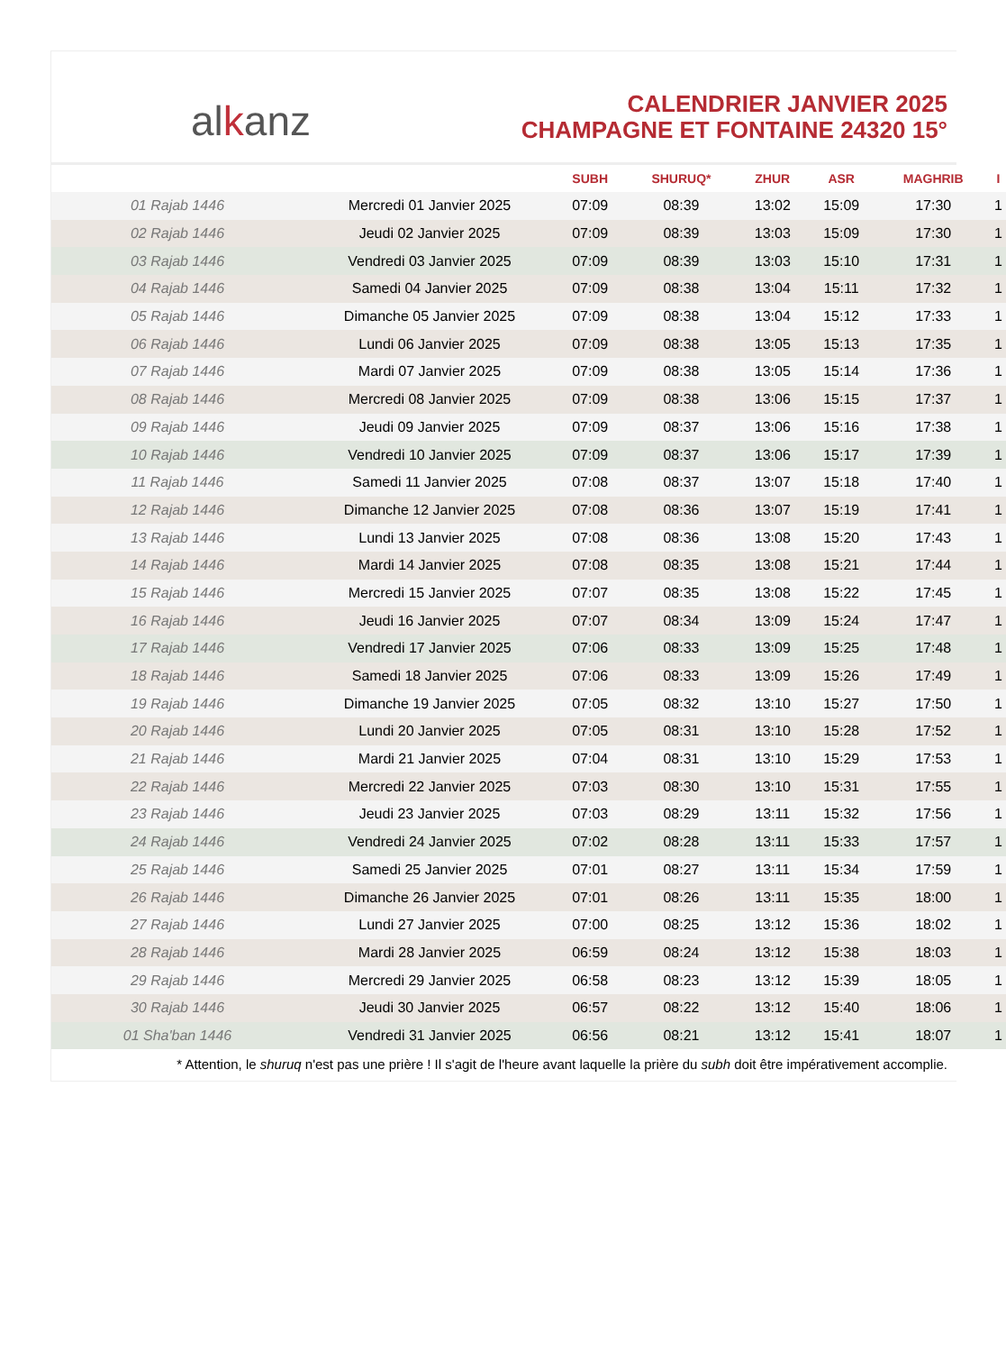alkanz
CALENDRIER JANVIER 2025
CHAMPAGNE ET FONTAINE 24320 15°
| | | SUBH | SHURUQ* | ZHUR | ASR | MAGHRIB | I |
| --- | --- | --- | --- | --- | --- | --- | --- |
| 01 Rajab 1446 | Mercredi 01 Janvier 2025 | 07:09 | 08:39 | 13:02 | 15:09 | 17:30 | 1 |
| 02 Rajab 1446 | Jeudi 02 Janvier 2025 | 07:09 | 08:39 | 13:03 | 15:09 | 17:30 | 1 |
| 03 Rajab 1446 | Vendredi 03 Janvier 2025 | 07:09 | 08:39 | 13:03 | 15:10 | 17:31 | 1 |
| 04 Rajab 1446 | Samedi 04 Janvier 2025 | 07:09 | 08:38 | 13:04 | 15:11 | 17:32 | 1 |
| 05 Rajab 1446 | Dimanche 05 Janvier 2025 | 07:09 | 08:38 | 13:04 | 15:12 | 17:33 | 1 |
| 06 Rajab 1446 | Lundi 06 Janvier 2025 | 07:09 | 08:38 | 13:05 | 15:13 | 17:35 | 1 |
| 07 Rajab 1446 | Mardi 07 Janvier 2025 | 07:09 | 08:38 | 13:05 | 15:14 | 17:36 | 1 |
| 08 Rajab 1446 | Mercredi 08 Janvier 2025 | 07:09 | 08:38 | 13:06 | 15:15 | 17:37 | 1 |
| 09 Rajab 1446 | Jeudi 09 Janvier 2025 | 07:09 | 08:37 | 13:06 | 15:16 | 17:38 | 1 |
| 10 Rajab 1446 | Vendredi 10 Janvier 2025 | 07:09 | 08:37 | 13:06 | 15:17 | 17:39 | 1 |
| 11 Rajab 1446 | Samedi 11 Janvier 2025 | 07:08 | 08:37 | 13:07 | 15:18 | 17:40 | 1 |
| 12 Rajab 1446 | Dimanche 12 Janvier 2025 | 07:08 | 08:36 | 13:07 | 15:19 | 17:41 | 1 |
| 13 Rajab 1446 | Lundi 13 Janvier 2025 | 07:08 | 08:36 | 13:08 | 15:20 | 17:43 | 1 |
| 14 Rajab 1446 | Mardi 14 Janvier 2025 | 07:08 | 08:35 | 13:08 | 15:21 | 17:44 | 1 |
| 15 Rajab 1446 | Mercredi 15 Janvier 2025 | 07:07 | 08:35 | 13:08 | 15:22 | 17:45 | 1 |
| 16 Rajab 1446 | Jeudi 16 Janvier 2025 | 07:07 | 08:34 | 13:09 | 15:24 | 17:47 | 1 |
| 17 Rajab 1446 | Vendredi 17 Janvier 2025 | 07:06 | 08:33 | 13:09 | 15:25 | 17:48 | 1 |
| 18 Rajab 1446 | Samedi 18 Janvier 2025 | 07:06 | 08:33 | 13:09 | 15:26 | 17:49 | 1 |
| 19 Rajab 1446 | Dimanche 19 Janvier 2025 | 07:05 | 08:32 | 13:10 | 15:27 | 17:50 | 1 |
| 20 Rajab 1446 | Lundi 20 Janvier 2025 | 07:05 | 08:31 | 13:10 | 15:28 | 17:52 | 1 |
| 21 Rajab 1446 | Mardi 21 Janvier 2025 | 07:04 | 08:31 | 13:10 | 15:29 | 17:53 | 1 |
| 22 Rajab 1446 | Mercredi 22 Janvier 2025 | 07:03 | 08:30 | 13:10 | 15:31 | 17:55 | 1 |
| 23 Rajab 1446 | Jeudi 23 Janvier 2025 | 07:03 | 08:29 | 13:11 | 15:32 | 17:56 | 1 |
| 24 Rajab 1446 | Vendredi 24 Janvier 2025 | 07:02 | 08:28 | 13:11 | 15:33 | 17:57 | 1 |
| 25 Rajab 1446 | Samedi 25 Janvier 2025 | 07:01 | 08:27 | 13:11 | 15:34 | 17:59 | 1 |
| 26 Rajab 1446 | Dimanche 26 Janvier 2025 | 07:01 | 08:26 | 13:11 | 15:35 | 18:00 | 1 |
| 27 Rajab 1446 | Lundi 27 Janvier 2025 | 07:00 | 08:25 | 13:12 | 15:36 | 18:02 | 1 |
| 28 Rajab 1446 | Mardi 28 Janvier 2025 | 06:59 | 08:24 | 13:12 | 15:38 | 18:03 | 1 |
| 29 Rajab 1446 | Mercredi 29 Janvier 2025 | 06:58 | 08:23 | 13:12 | 15:39 | 18:05 | 1 |
| 30 Rajab 1446 | Jeudi 30 Janvier 2025 | 06:57 | 08:22 | 13:12 | 15:40 | 18:06 | 1 |
| 01 Sha'ban 1446 | Vendredi 31 Janvier 2025 | 06:56 | 08:21 | 13:12 | 15:41 | 18:07 | 1 |
* Attention, le shuruq n'est pas une prière ! Il s'agit de l'heure avant laquelle la prière du subh doit être impérativement accomplie.